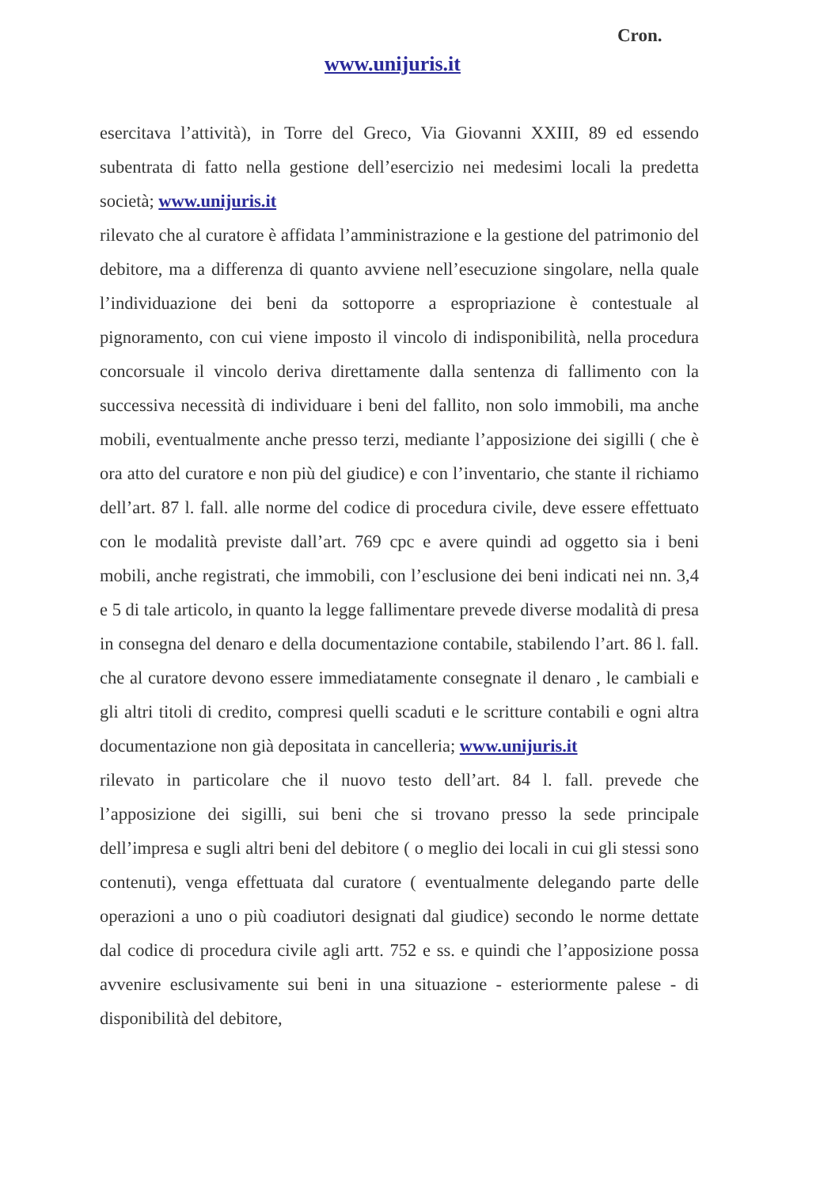Cron.
www.unijuris.it
esercitava l’attività), in Torre del Greco, Via Giovanni XXIII, 89 ed essendo subentrata di fatto nella gestione dell’esercizio nei medesimi locali la predetta società; www.unijuris.it
rilevato che al curatore è affidata l’amministrazione e la gestione del patrimonio del debitore, ma a differenza di quanto avviene nell’esecuzione singolare, nella quale l’individuazione dei beni da sottoporre a espropriazione è contestuale al pignoramento, con cui viene imposto il vincolo di indisponibilità, nella procedura concorsuale il vincolo deriva direttamente dalla sentenza di fallimento con la successiva necessità di individuare i beni del fallito, non solo immobili, ma anche mobili, eventualmente anche presso terzi, mediante l’apposizione dei sigilli ( che è ora atto del curatore e non più del giudice) e con l’inventario, che stante il richiamo dell’art. 87 l. fall. alle norme del codice di procedura civile, deve essere effettuato con le modalità previste dall’art. 769 cpc e avere quindi ad oggetto sia i beni mobili, anche registrati, che immobili, con l’esclusione dei beni indicati nei nn. 3,4 e 5 di tale articolo, in quanto la legge fallimentare prevede diverse modalità di presa in consegna del denaro e della documentazione contabile, stabilendo l’art. 86 l. fall. che al curatore devono essere immediatamente consegnate il denaro , le cambiali e gli altri titoli di credito, compresi quelli scaduti e le scritture contabili e ogni altra documentazione non già depositata in cancelleria; www.unijuris.it
rilevato in particolare che il nuovo testo dell’art. 84 l. fall. prevede che l’apposizione dei sigilli, sui beni che si trovano presso la sede principale dell’impresa e sugli altri beni del debitore ( o meglio dei locali in cui gli stessi sono contenuti), venga effettuata dal curatore ( eventualmente delegando parte delle operazioni a uno o più coadiutori designati dal giudice) secondo le norme dettate dal codice di procedura civile agli artt. 752 e ss. e quindi che l’apposizione possa avvenire esclusivamente sui beni in una situazione - esteriormente palese - di disponibilità del debitore,